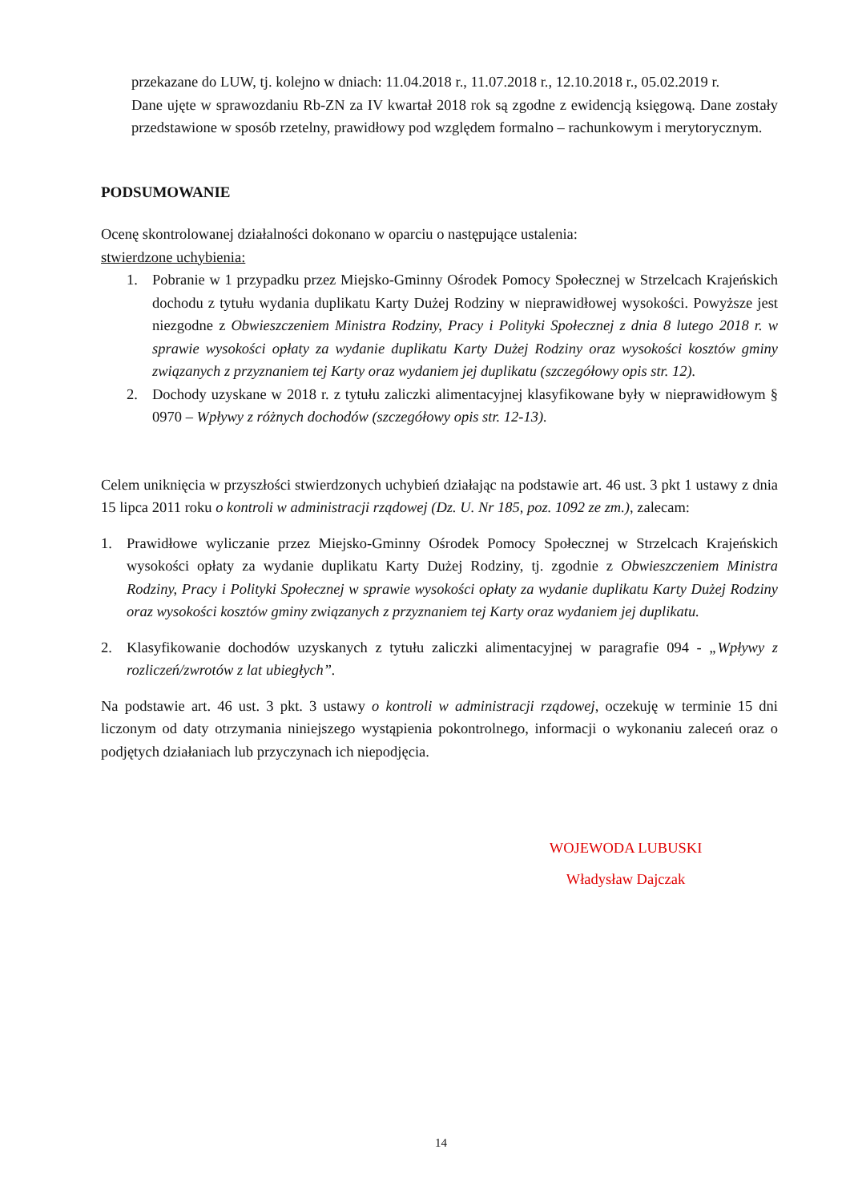przekazane do LUW, tj. kolejno w dniach: 11.04.2018 r., 11.07.2018 r., 12.10.2018 r., 05.02.2019 r.
Dane ujęte w sprawozdaniu Rb-ZN za IV kwartał 2018 rok są zgodne z ewidencją księgową. Dane zostały przedstawione w sposób rzetelny, prawidłowy pod względem formalno – rachunkowym i merytorycznym.
PODSUMOWANIE
Ocenę skontrolowanej działalności dokonano w oparciu o następujące ustalenia:
stwierdzone uchybienia:
1. Pobranie w 1 przypadku przez Miejsko-Gminny Ośrodek Pomocy Społecznej w Strzelcach Krajeńskich dochodu z tytułu wydania duplikatu Karty Dużej Rodziny w nieprawidłowej wysokości. Powyższe jest niezgodne z Obwieszczeniem Ministra Rodziny, Pracy i Polityki Społecznej z dnia 8 lutego 2018 r. w sprawie wysokości opłaty za wydanie duplikatu Karty Dużej Rodziny oraz wysokości kosztów gminy związanych z przyznaniem tej Karty oraz wydaniem jej duplikatu (szczegółowy opis str. 12).
2. Dochody uzyskane w 2018 r. z tytułu zaliczki alimentacyjnej klasyfikowane były w nieprawidłowym § 0970 – Wpływy z różnych dochodów (szczegółowy opis str. 12-13).
Celem uniknięcia w przyszłości stwierdzonych uchybień działając na podstawie art. 46 ust. 3 pkt 1 ustawy z dnia 15 lipca 2011 roku o kontroli w administracji rządowej (Dz. U. Nr 185, poz. 1092 ze zm.), zalecam:
1. Prawidłowe wyliczanie przez Miejsko-Gminny Ośrodek Pomocy Społecznej w Strzelcach Krajeńskich wysokości opłaty za wydanie duplikatu Karty Dużej Rodziny, tj. zgodnie z Obwieszczeniem Ministra Rodziny, Pracy i Polityki Społecznej w sprawie wysokości opłaty za wydanie duplikatu Karty Dużej Rodziny oraz wysokości kosztów gminy związanych z przyznaniem tej Karty oraz wydaniem jej duplikatu.
2. Klasyfikowanie dochodów uzyskanych z tytułu zaliczki alimentacyjnej w paragrafie 094 - „Wpływy z rozliczeń/zwrotów z lat ubiegłych”.
Na podstawie art. 46 ust. 3 pkt. 3 ustawy o kontroli w administracji rządowej, oczekuję w terminie 15 dni liczonym od daty otrzymania niniejszego wystąpienia pokontrolnego, informacji o wykonaniu zaleceń oraz o podjętych działaniach lub przyczynach ich niepodjęcia.
WOJEWODA LUBUSKI
Władysław Dajczak
14